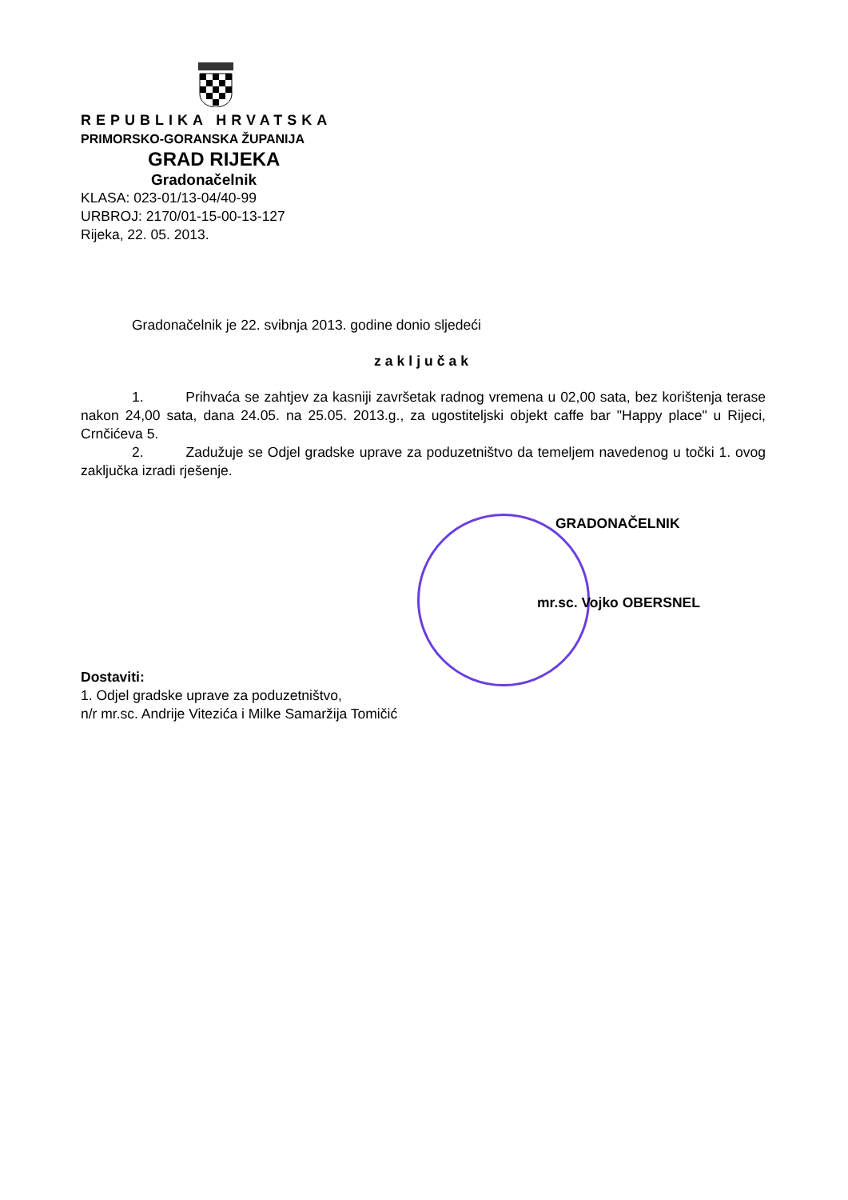REPUBLIKA HRVATSKA
PRIMORSKO-GORANSKA ŽUPANIJA
GRAD RIJEKA
Gradonačelnik
KLASA: 023-01/13-04/40-99
URBROJ: 2170/01-15-00-13-127
Rijeka, 22. 05. 2013.
Gradonačelnik je 22. svibnja 2013. godine donio sljedeći
zaključak
1. Prihvaća se zahtjev za kasniji završetak radnog vremena u 02,00 sata, bez korištenja terase nakon 24,00 sata, dana 24.05. na 25.05. 2013.g., za ugostiteljski objekt caffe bar "Happy place" u Rijeci, Crnčićeva 5.
2. Zadužuje se Odjel gradske uprave za poduzetništvo da temeljem navedenog u točki 1. ovog zaključka izradi rješenje.
GRADONAČELNIK
mr.sc. Vojko OBERSNEL
Dostaviti:
1. Odjel gradske uprave za poduzetništvo,
n/r mr.sc. Andrije Vitezića i Milke Samaržija Tomičić